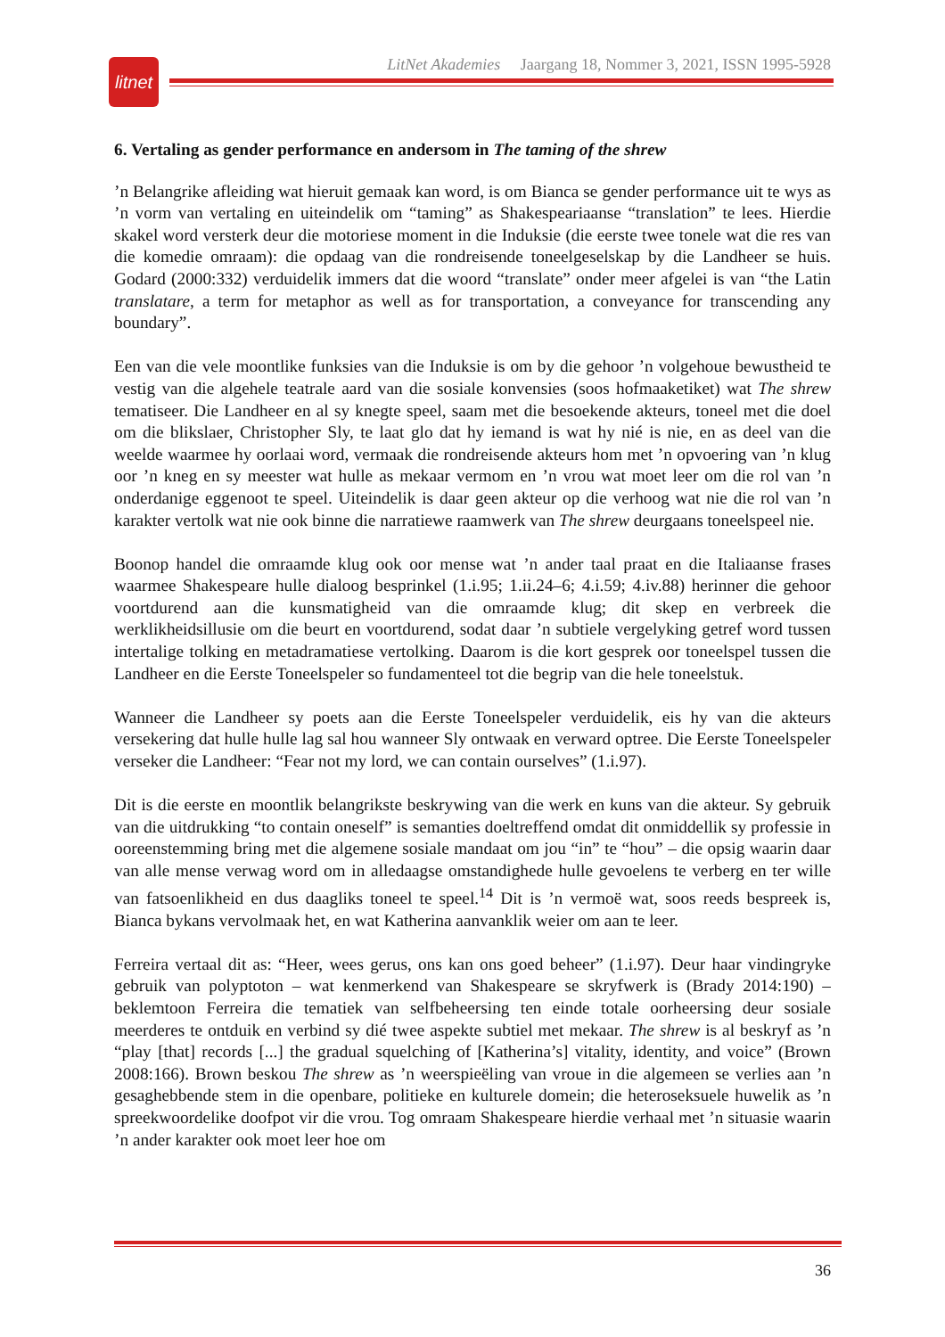litnet
LitNet Akademies Jaargang 18, Nommer 3, 2021, ISSN 1995-5928
6. Vertaling as gender performance en andersom in The taming of the shrew
’n Belangrike afleiding wat hieruit gemaak kan word, is om Bianca se gender performance uit te wys as ’n vorm van vertaling en uiteindelik om “taming” as Shakespeariaanse “translation” te lees. Hierdie skakel word versterk deur die motoriese moment in die Induksie (die eerste twee tonele wat die res van die komedie omraam): die opdaag van die rondreisende toneel­geselskap by die Landheer se huis. Godard (2000:332) verduidelik immers dat die woord “translate” onder meer afgelei is van “the Latin translatare, a term for metaphor as well as for transportation, a conveyance for transcending any boundary”.
Een van die vele moontlike funksies van die Induksie is om by die gehoor ’n volgehoue bewustheid te vestig van die algehele teatrale aard van die sosiale konvensies (soos hofmaak­etiket) wat The shrew tematiseer. Die Landheer en al sy knegte speel, saam met die besoekende akteurs, toneel met die doel om die blikslaer, Christopher Sly, te laat glo dat hy iemand is wat hy nié is nie, en as deel van die weelde waarmee hy oorlaai word, vermaak die rondreisende akteurs hom met ’n opvoering van ’n klug oor ’n kneg en sy meester wat hulle as mekaar vermom en ’n vrou wat moet leer om die rol van ’n onderdanige eggenoot te speel. Uiteindelik is daar geen akteur op die verhoog wat nie die rol van ’n karakter vertolk wat nie ook binne die narratiewe raamwerk van The shrew deurgaans toneelspeel nie.
Boonop handel die omraamde klug ook oor mense wat ’n ander taal praat en die Italiaanse frases waarmee Shakespeare hulle dialoog besprinkel (1.i.95; 1.ii.24–6; 4.i.59; 4.iv.88) herinner die gehoor voortdurend aan die kunsmatigheid van die omraamde klug; dit skep en verbreek die werklikheidsillusie om die beurt en voortdurend, sodat daar ’n subtiele vergelyking getref word tussen intertalige tolking en metadramatiese vertolking. Daarom is die kort gesprek oor toneelspel tussen die Landheer en die Eerste Toneelspeler so fundamenteel tot die begrip van die hele toneelstuk.
Wanneer die Landheer sy poets aan die Eerste Toneelspeler verduidelik, eis hy van die akteurs versekering dat hulle hulle lag sal hou wanneer Sly ontwaak en verward optree. Die Eerste Toneelspeler verseker die Landheer: “Fear not my lord, we can contain ourselves” (1.i.97).
Dit is die eerste en moontlik belangrikste beskrywing van die werk en kuns van die akteur. Sy gebruik van die uitdrukking “to contain oneself” is semanties doeltreffend omdat dit onmiddellik sy professie in ooreenstemming bring met die algemene sosiale mandaat om jou “in” te “hou” – die opsig waarin daar van alle mense verwag word om in alledaagse omstandighede hulle gevoelens te verberg en ter wille van fatsoenlikheid en dus daagliks toneel te speel.<sup>14</sup> Dit is ’n vermoë wat, soos reeds bespreek is, Bianca bykans vervolmaak het, en wat Katherina aanvanklik weier om aan te leer.
Ferreira vertaal dit as: “Heer, wees gerus, ons kan ons goed beheer” (1.i.97). Deur haar vindingryke gebruik van polyptoton – wat kenmerkend van Shakespeare se skryfwerk is (Brady 2014:190) – beklemtoon Ferreira die tematiek van selfbeheersing ten einde totale oorheersing deur sosiale meerderes te ontduik en verbind sy dié twee aspekte subtiel met mekaar. The shrew is al beskryf as ’n “play [that] records [...] the gradual squelching of [Katherina’s] vitality, identity, and voice” (Brown 2008:166). Brown beskou The shrew as ’n weerspieëling van vroue in die algemeen se verlies aan ’n gesaghebbende stem in die openbare, politieke en kulturele domein; die heteroseksuele huwelik as ’n spreekwoordelike doofpot vir die vrou. Tog omraam Shakespeare hierdie verhaal met ’n situasie waarin ’n ander karakter ook moet leer hoe om
36